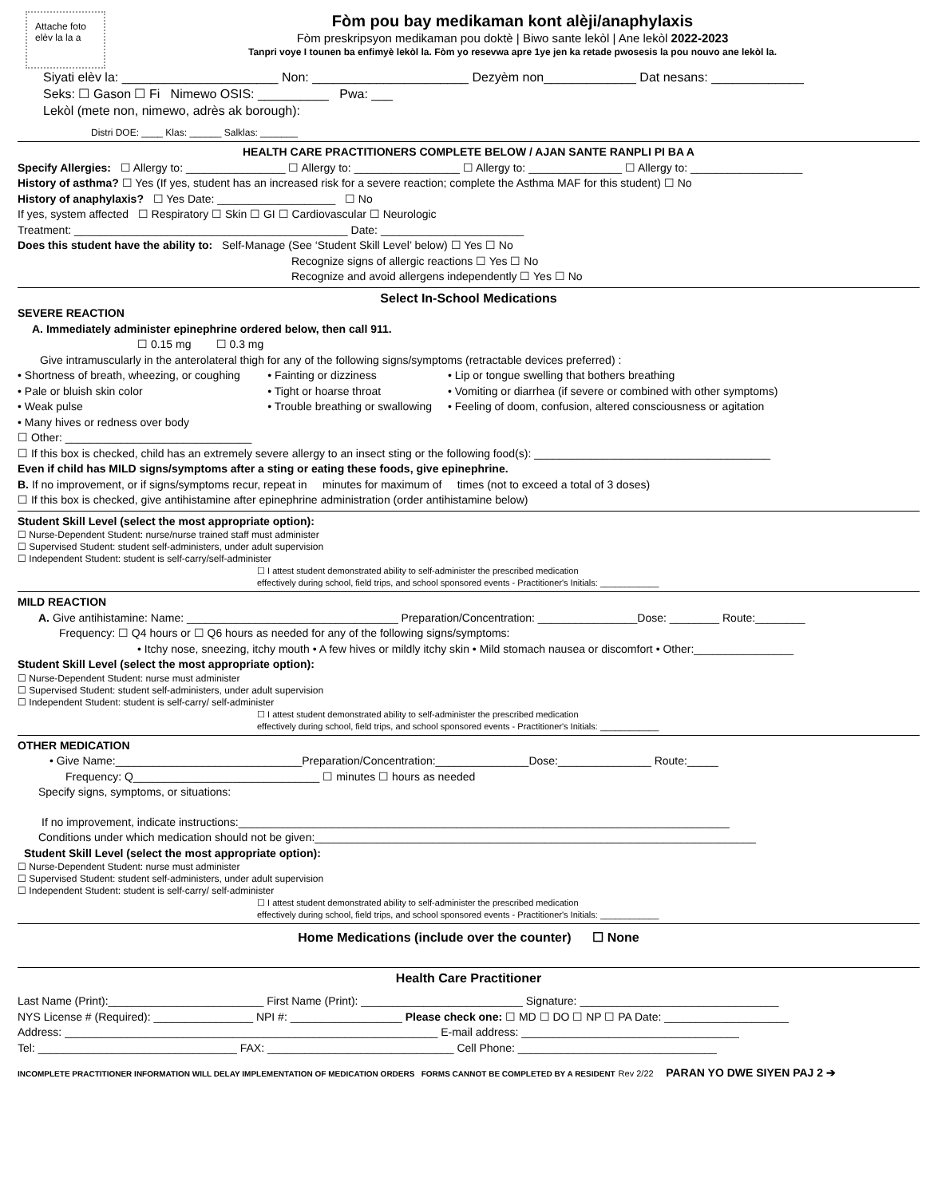Attache foto elèv la la a
Fòm pou bay medikaman kont alèji/anaphylaxis
Fòm preskripsyon medikaman pou doktè | Biwo sante lekòl | Ane lekòl 2022-2023
Tanpri voye I tounen ba enfimyè lekòl la. Fòm yo resevwa apre 1ye jen ka retade pwosesis la pou nouvo ane lekòl la.
Siyati elèv la: ______________________ Non: ______________________ Dezyèm non_____________ Dat nesans: _____________
Seks: ☐ Gason ☐ Fi Nimewo OSIS: __________ Pwa: ___
Lekòl (mete non, nimewo, adrès ak borough):
Distri DOE: ____ Klas: ______ Salklas: _______
HEALTH CARE PRACTITIONERS COMPLETE BELOW / AJAN SANTE RANPLI PI BA A
Specify Allergies: ☐ Allergy to: ________________ ☐ Allergy to: _________________ ☐ Allergy to: _______________ ☐ Allergy to: __________________
History of asthma? ☐ Yes (If yes, student has an increased risk for a severe reaction; complete the Asthma MAF for this student) ☐ No
History of anaphylaxis? ☐ Yes Date: ___________________ ☐ No
If yes, system affected ☐ Respiratory ☐ Skin ☐ GI ☐ Cardiovascular ☐ Neurologic
Treatment: ____________________________________________ Date: _______________________
Does this student have the ability to: Self-Manage (See ‘Student Skill Level’ below) ☐ Yes ☐ No
Recognize signs of allergic reactions ☐ Yes ☐ No
Recognize and avoid allergens independently ☐ Yes ☐ No
Select In-School Medications
SEVERE REACTION
A. Immediately administer epinephrine ordered below, then call 911.
☐ 0.15 mg ☐ 0.3 mg
Give intramuscularly in the anterolateral thigh for any of the following signs/symptoms (retractable devices preferred) :
• Shortness of breath, wheezing, or coughing
• Pale or bluish skin color
• Weak pulse
• Many hives or redness over body
☐ Other: ______________________________
• Fainting or dizziness
• Tight or hoarse throat
• Trouble breathing or swallowing
• Lip or tongue swelling that bothers breathing
• Vomiting or diarrhea (if severe or combined with other symptoms)
• Feeling of doom, confusion, altered consciousness or agitation
☐ If this box is checked, child has an extremely severe allergy to an insect sting or the following food(s): ______________________________________
Even if child has MILD signs/symptoms after a sting or eating these foods, give epinephrine.
B. If no improvement, or if signs/symptoms recur, repeat in minutes for maximum of times (not to exceed a total of 3 doses)
☐ If this box is checked, give antihistamine after epinephrine administration (order antihistamine below)
Student Skill Level (select the most appropriate option):
☐ Nurse-Dependent Student: nurse/nurse trained staff must administer
☐ Supervised Student: student self-administers, under adult supervision
☐ Independent Student: student is self-carry/self-administer
☐ I attest student demonstrated ability to self-administer the prescribed medication
effectively during school, field trips, and school sponsored events - Practitioner's Initials: ____________
MILD REACTION
A. Give antihistamine: Name: __________________________________ Preparation/Concentration: ________________Dose: ________ Route:________
Frequency: ☐ Q4 hours or ☐ Q6 hours as needed for any of the following signs/symptoms:
• Itchy nose, sneezing, itchy mouth • A few hives or mildly itchy skin • Mild stomach nausea or discomfort • Other:________________
Student Skill Level (select the most appropriate option):
☐ Nurse-Dependent Student: nurse must administer
☐ Supervised Student: student self-administers, under adult supervision
☐ Independent Student: student is self-carry/ self-administer
☐ I attest student demonstrated ability to self-administer the prescribed medication
effectively during school, field trips, and school sponsored events - Practitioner's Initials: ____________
OTHER MEDICATION
• Give Name:______________________________Preparation/Concentration:_______________Dose:_______________ Route:_____
Frequency: Q______________________________ ☐ minutes ☐ hours as needed
Specify signs, symptoms, or situations:
If no improvement, indicate instructions:_______________________________________________________________________________
Conditions under which medication should not be given:_______________________________________________________________________
Student Skill Level (select the most appropriate option):
☐ Nurse-Dependent Student: nurse must administer
☐ Supervised Student: student self-administers, under adult supervision
☐ Independent Student: student is self-carry/ self-administer
☐ I attest student demonstrated ability to self-administer the prescribed medication
effectively during school, field trips, and school sponsored events - Practitioner's Initials: ____________
Home Medications (include over the counter) ☐ None
Health Care Practitioner
Last Name (Print):_________________________ First Name (Print): __________________________ Signature: ________________________________
NYS License # (Required): ________________ NPI #: __________________ Please check one: ☐ MD ☐ DO ☐ NP ☐ PA Date: ____________________
Address: ____________________________________________________________ E-mail address: ___________________________________
Tel: ________________________________ FAX: ______________________________ Cell Phone: ________________________________
INCOMPLETE PRACTITIONER INFORMATION WILL DELAY IMPLEMENTATION OF MEDICATION ORDERS FORMS CANNOT BE COMPLETED BY A RESIDENT Rev 2/22 PARAN YO DWE SIYEN PAJ 2 ➔